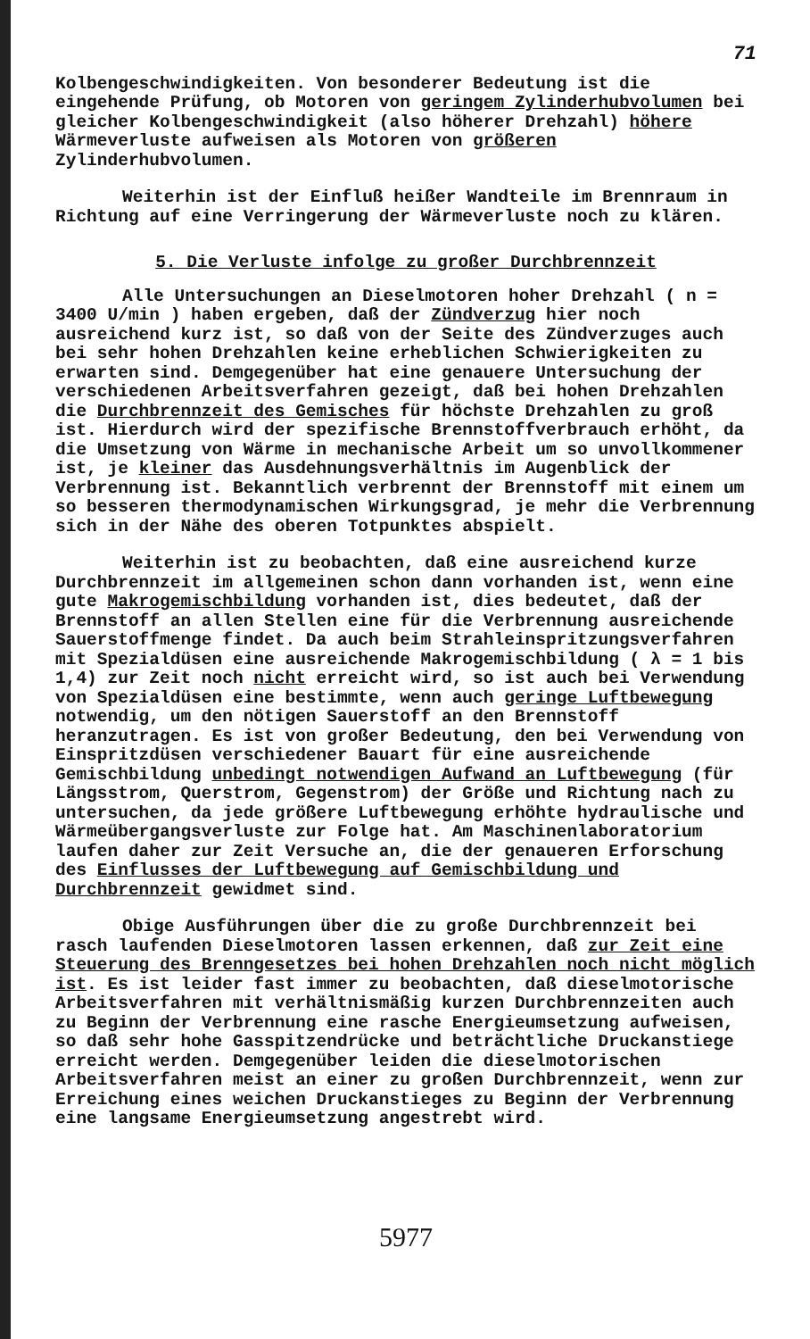71
Kolbengeschwindigkeiten. Von besonderer Bedeutung ist die eingehende Prüfung, ob Motoren von geringem Zylinderhubvolumen bei gleicher Kolbengeschwindigkeit (also höherer Drehzahl) höhere Wärmeverluste aufweisen als Motoren von größeren Zylinderhubvolumen.
Weiterhin ist der Einfluß heißer Wandteile im Brennraum in Richtung auf eine Verringerung der Wärmeverluste noch zu klären.
5. Die Verluste infolge zu großer Durchbrennzeit
Alle Untersuchungen an Dieselmotoren hoher Drehzahl ( n = 3400 U/min ) haben ergeben, daß der Zündverzug hier noch ausreichend kurz ist, so daß von der Seite des Zündverzuges auch bei sehr hohen Drehzahlen keine erheblichen Schwierigkeiten zu erwarten sind. Demgegenüber hat eine genauere Untersuchung der verschiedenen Arbeitsverfahren gezeigt, daß bei hohen Drehzahlen die Durchbrennzeit des Gemisches für höchste Drehzahlen zu groß ist. Hierdurch wird der spezifische Brennstoffverbrauch erhöht, da die Umsetzung von Wärme in mechanische Arbeit um so unvollkommener ist, je kleiner das Ausdehnungsverhältnis im Augenblick der Verbrennung ist. Bekanntlich verbrennt der Brennstoff mit einem um so besseren thermodynamischen Wirkungsgrad, je mehr die Verbrennung sich in der Nähe des oberen Totpunktes abspielt.
Weiterhin ist zu beobachten, daß eine ausreichend kurze Durchbrennzeit im allgemeinen schon dann vorhanden ist, wenn eine gute Makrogemischbildung vorhanden ist, dies bedeutet, daß der Brennstoff an allen Stellen eine für die Verbrennung ausreichende Sauerstoffmenge findet. Da auch beim Strahleinspritzungsverfahren mit Spezialdüsen eine ausreichende Makrogemischbildung ( λ = 1 bis 1,4) zur Zeit noch nicht erreicht wird, so ist auch bei Verwendung von Spezialdüsen eine bestimmte, wenn auch geringe Luftbewegung notwendig, um den nötigen Sauerstoff an den Brennstoff heranzutragen. Es ist von großer Bedeutung, den bei Verwendung von Einspritzdüsen verschiedener Bauart für eine ausreichende Gemischbildung unbedingt notwendigen Aufwand an Luftbewegung (für Längsstrom, Querstrom, Gegenstrom) der Größe und Richtung nach zu untersuchen, da jede größere Luftbewegung erhöhte hydraulische und Wärmeübergangsverluste zur Folge hat. Am Maschinenlaboratorium laufen daher zur Zeit Versuche an, die der genaueren Erforschung des Einflusses der Luftbewegung auf Gemischbildung und Durchbrennzeit gewidmet sind.
Obige Ausführungen über die zu große Durchbrennzeit bei rasch laufenden Dieselmotoren lassen erkennen, daß zur Zeit eine Steuerung des Brenngesetzes bei hohen Drehzahlen noch nicht möglich ist. Es ist leider fast immer zu beobachten, daß dieselmotorische Arbeitsverfahren mit verhältnismäßig kurzen Durchbrennzeiten auch zu Beginn der Verbrennung eine rasche Energieumsetzung aufweisen, so daß sehr hohe Gasspitzendrücke und beträchtliche Druckanstiege erreicht werden. Demgegenüber leiden die dieselmotorischen Arbeitsverfahren meist an einer zu großen Durchbrennzeit, wenn zur Erreichung eines weichen Druckanstieges zu Beginn der Verbrennung eine langsame Energieumsetzung angestrebt wird.
5977